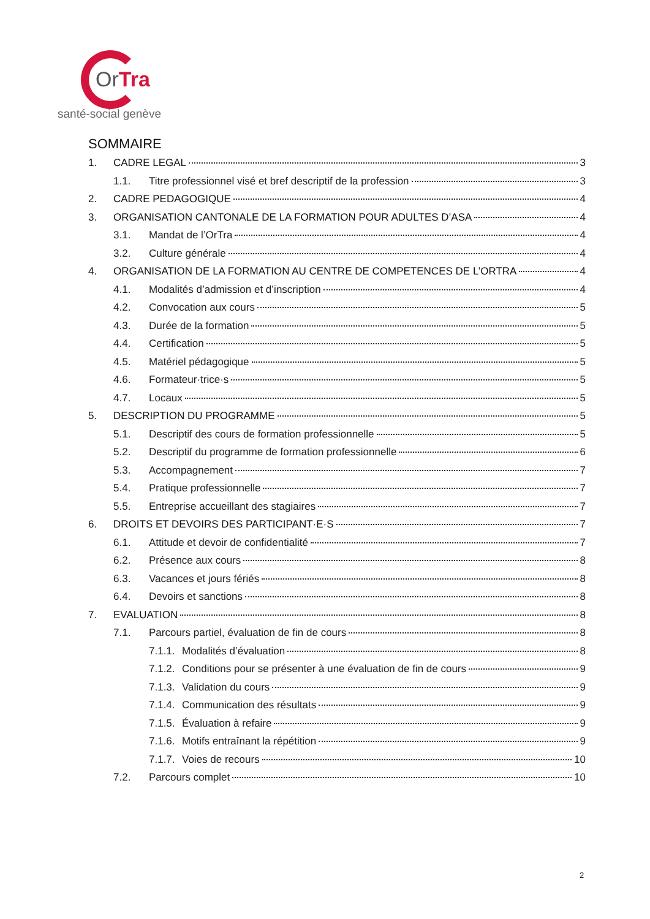OrTra
santé-social genève
SOMMAIRE
1. CADRE LEGAL 3
1.1. Titre professionnel visé et bref descriptif de la profession 3
2. CADRE PEDAGOGIQUE 4
3. ORGANISATION CANTONALE DE LA FORMATION POUR ADULTES D’ASA 4
3.1. Mandat de l’OrTra 4
3.2. Culture générale 4
4. ORGANISATION DE LA FORMATION AU CENTRE DE COMPETENCES DE L’ORTRA 4
4.1. Modalités d’admission et d’inscription 4
4.2. Convocation aux cours 5
4.3. Durée de la formation 5
4.4. Certification 5
4.5. Matériel pédagogique 5
4.6. Formateur·trice·s 5
4.7. Locaux 5
5. DESCRIPTION DU PROGRAMME 5
5.1. Descriptif des cours de formation professionnelle 5
5.2. Descriptif du programme de formation professionnelle 6
5.3. Accompagnement 7
5.4. Pratique professionnelle 7
5.5. Entreprise accueillant des stagiaires 7
6. DROITS ET DEVOIRS DES PARTICIPANT·E·S 7
6.1. Attitude et devoir de confidentialité 7
6.2. Présence aux cours 8
6.3. Vacances et jours fériés 8
6.4. Devoirs et sanctions 8
7. EVALUATION 8
7.1. Parcours partiel, évaluation de fin de cours 8
7.1.1. Modalités d’évaluation 8
7.1.2. Conditions pour se présenter à une évaluation de fin de cours 9
7.1.3. Validation du cours 9
7.1.4. Communication des résultats 9
7.1.5. Évaluation à refaire 9
7.1.6. Motifs entraînant la répétition 9
7.1.7. Voies de recours 10
7.2. Parcours complet 10
2